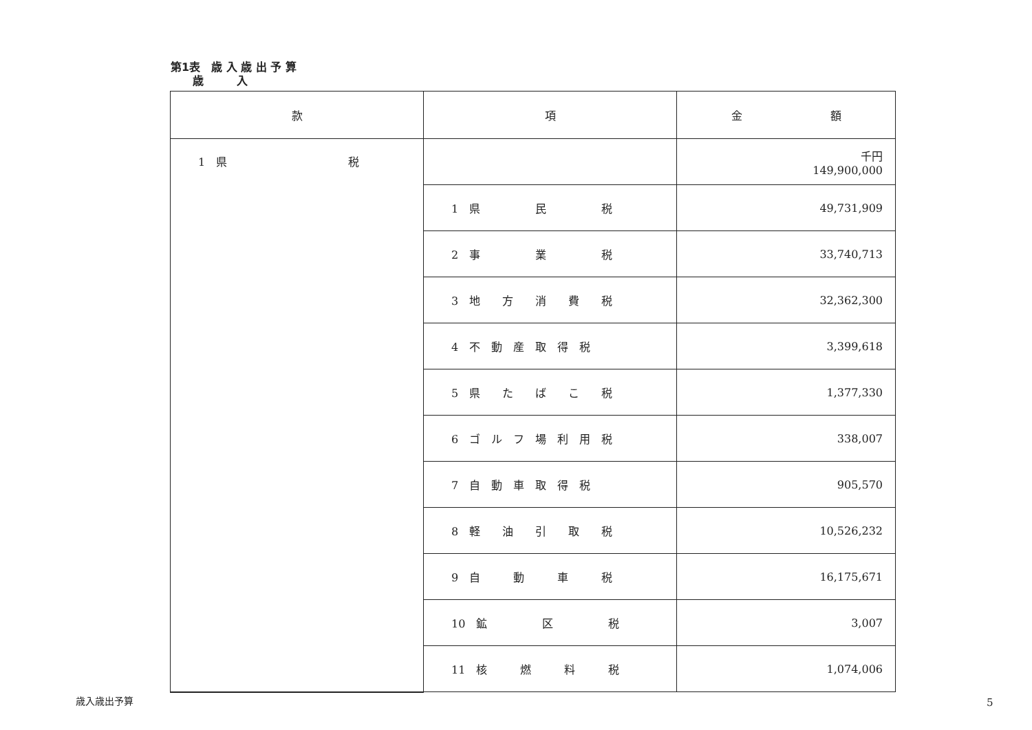第1表　歳 入 歳 出 予 算
　　歳　　　入
| 款 | 項 | 金 額 |
| --- | --- | --- |
| 1 県 税 | | 千円 149,900,000 |
| | 1 県 民 税 | 49,731,909 |
| | 2 事 業 税 | 33,740,713 |
| | 3 地 方 消 費 税 | 32,362,300 |
| | 4 不 動 産 取 得 税 | 3,399,618 |
| | 5 県 た ば こ 税 | 1,377,330 |
| | 6 ゴ ル フ 場 利 用 税 | 338,007 |
| | 7 自 動 車 取 得 税 | 905,570 |
| | 8 軽 油 引 取 税 | 10,526,232 |
| | 9 自 動 車 税 | 16,175,671 |
| | 10 鉱 区 税 | 3,007 |
| | 11 核 燃 料 税 | 1,074,006 |
歳入歳出予算 5